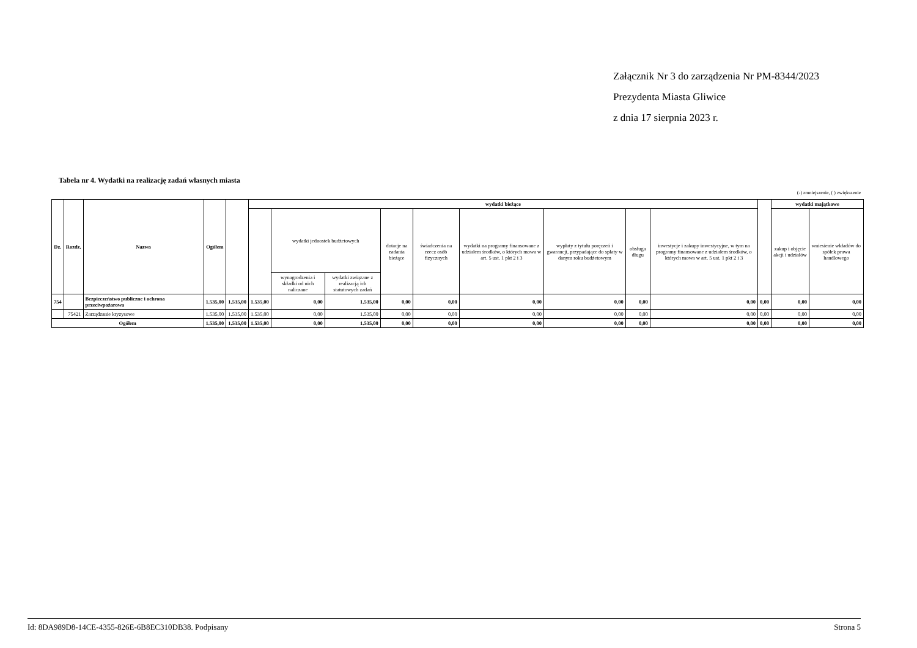Załącznik Nr 3 do zarządzenia Nr PM-8344/2023
Prezydenta Miasta Gliwice
z dnia 17 sierpnia 2023 r.
Tabela nr 4. Wydatki na realizację zadań własnych miasta
(-) zmniejszenie, ( ) zwiększenie
| Dz. | Rozdz. | Nazwa | Ogółem | | wydatki bieżące | | | | | | | | | | wydatki majątkowe | |
| --- | --- | --- | --- | --- | --- | --- | --- | --- | --- | --- | --- | --- | --- | --- | --- | --- |
| | | | | | | wydatki jednostek budżetowych | | dotacje na zadania bieżące | świadczenia na rzecz osób fizycznych | wydatki na programy finansowane z udziałem środków, o których mowa w art. 5 ust. 1 pkt 2 i 3 | wypłaty z tytułu poręczeń i gwarancji, przypadające do spłaty w danym roku budżetowym | obsługa długu | inwestycje i zakupy inwestycyjne, w tym na programy finansowane z udziałem środków, o których mowa w art. 5 ust. 1 pkt 2 i 3 | | zakup i objęcie akcji i udziałów | wniesienie wkładów do spółek prawa handlowego |
| | | | | | | wynagrodzenia i składki od nich naliczane | wydatki związane z realizacją ich statutowych zadań | | | | | | | | | |
| 754 | | Bezpieczeństwo publiczne i ochrona przeciwpożarowa | 1.535,00 | 1.535,00 | 1.535,00 | 0,00 | 1.535,00 | 0,00 | 0,00 | 0,00 | 0,00 | 0,00 | 0,00 | 0,00 | 0,00 | 0,00 |
| | 75421 | Zarządzanie kryzysowe | 1.535,00 | 1.535,00 | 1.535,00 | 0,00 | 1.535,00 | 0,00 | 0,00 | 0,00 | 0,00 | 0,00 | 0,00 | 0,00 | 0,00 | 0,00 |
| Ogółem | | | 1.535,00 | 1.535,00 | 1.535,00 | 0,00 | 1.535,00 | 0,00 | 0,00 | 0,00 | 0,00 | 0,00 | 0,00 | 0,00 | 0,00 | 0,00 |
Id: 8DA989D8-14CE-4355-826E-6B8EC310DB38. Podpisany Strona 5